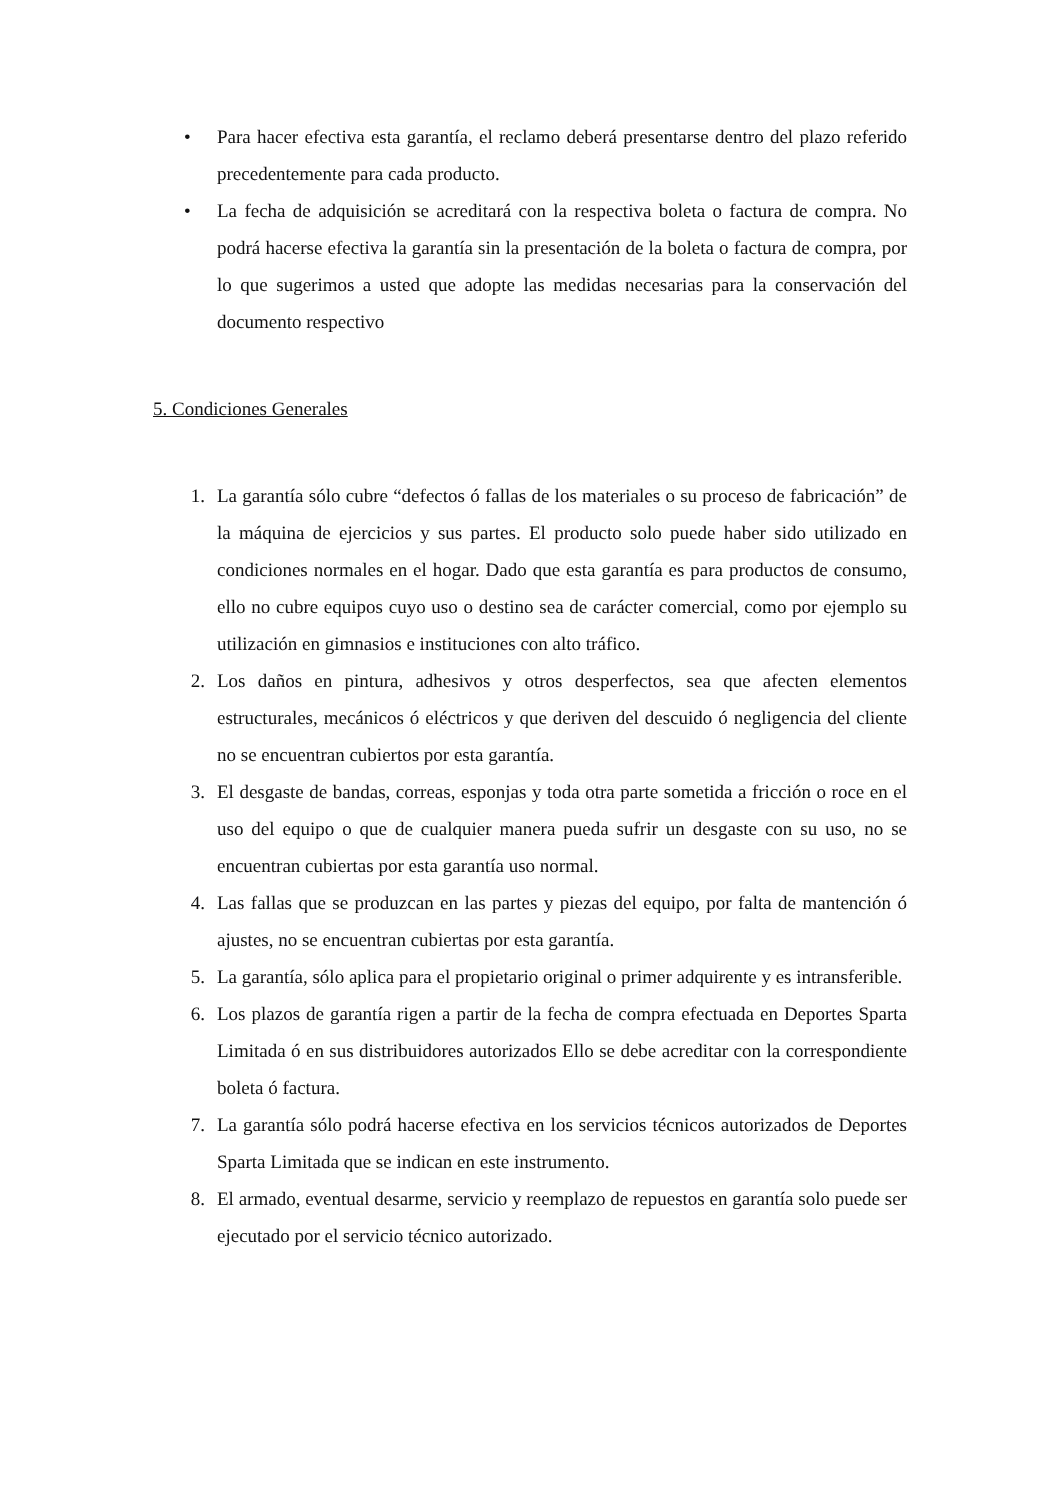• Para hacer efectiva esta garantía, el reclamo deberá presentarse dentro del plazo referido precedentemente para cada producto.
• La fecha de adquisición se acreditará con la respectiva boleta o factura de compra. No podrá hacerse efectiva la garantía sin la presentación de la boleta o factura de compra, por lo que sugerimos a usted que adopte las medidas necesarias para la conservación del documento respectivo
5. Condiciones Generales
1. La garantía sólo cubre “defectos ó fallas de los materiales o su proceso de fabricación” de la máquina de ejercicios y sus partes. El producto solo puede haber sido utilizado en condiciones normales en el hogar. Dado que esta garantía es para productos de consumo, ello no cubre equipos cuyo uso o destino sea de carácter comercial, como por ejemplo su utilización en gimnasios e instituciones con alto tráfico.
2. Los daños en pintura, adhesivos y otros desperfectos, sea que afecten elementos estructurales, mecánicos ó eléctricos y que deriven del descuido ó negligencia del cliente no se encuentran cubiertos por esta garantía.
3. El desgaste de bandas, correas, esponjas y toda otra parte sometida a fricción o roce en el uso del equipo o que de cualquier manera pueda sufrir un desgaste con su uso, no se encuentran cubiertas por esta garantía uso normal.
4. Las fallas que se produzcan en las partes y piezas del equipo, por falta de mantención ó ajustes, no se encuentran cubiertas por esta garantía.
5. La garantía, sólo aplica para el propietario original o primer adquirente y es intransferible.
6. Los plazos de garantía rigen a partir de la fecha de compra efectuada en Deportes Sparta Limitada ó en sus distribuidores autorizados Ello se debe acreditar con la correspondiente boleta ó factura.
7. La garantía sólo podrá hacerse efectiva en los servicios técnicos autorizados de Deportes Sparta Limitada que se indican en este instrumento.
8. El armado, eventual desarme, servicio y reemplazo de repuestos en garantía solo puede ser ejecutado por el servicio técnico autorizado.